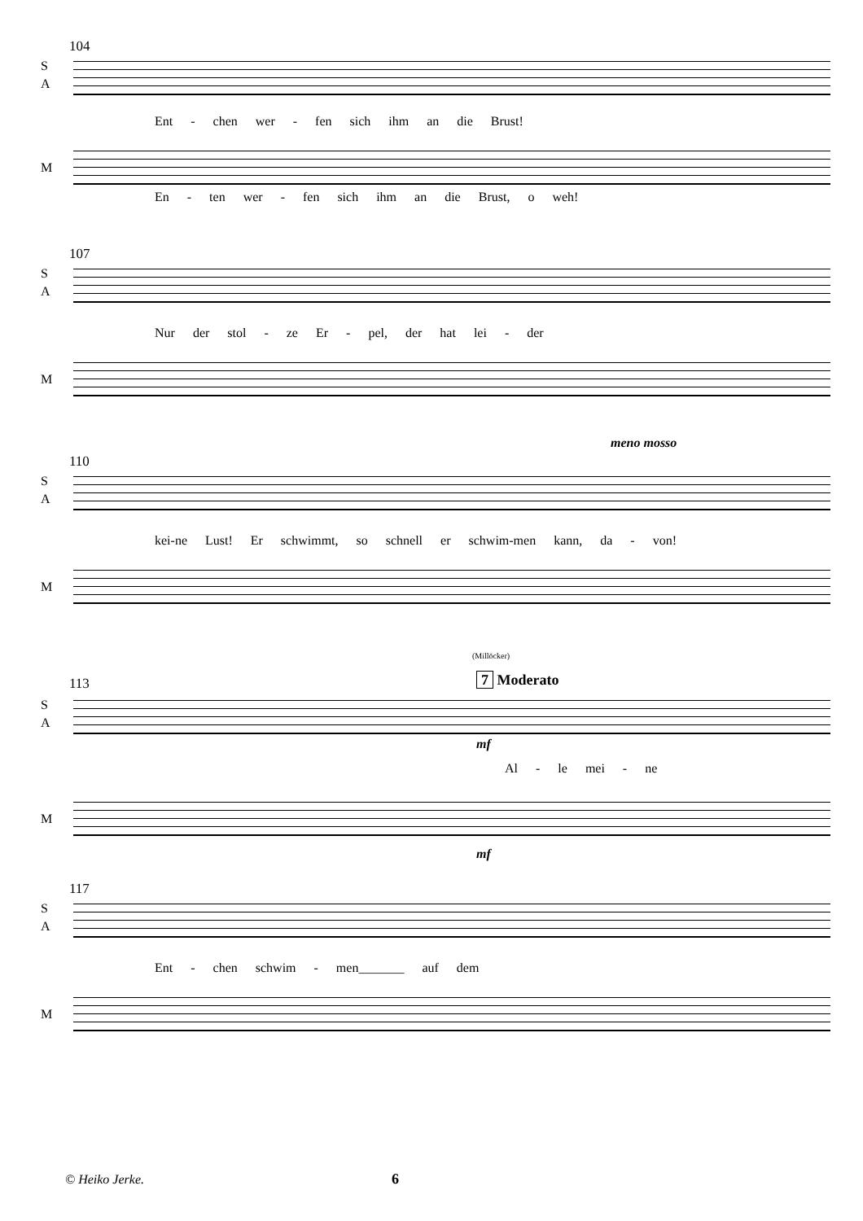104
S
A
Ent - chen wer - fen sich ihm an die Brust!
M
En - ten wer - fen sich ihm an die Brust, o weh!
107
S
A
Nur der stol - ze Er - pel, der hat lei - der
M
meno mosso
110
S
A
kei-ne Lust! Er schwimmt, so schnell er schwim-men kann, da - von!
M
(Millöcker)
7 Moderato
113
S
A
mf
Al - le mei - ne
M
mf
117
S
A
Ent - chen schwim - men_______ auf dem
M
© Heiko Jerke. 6